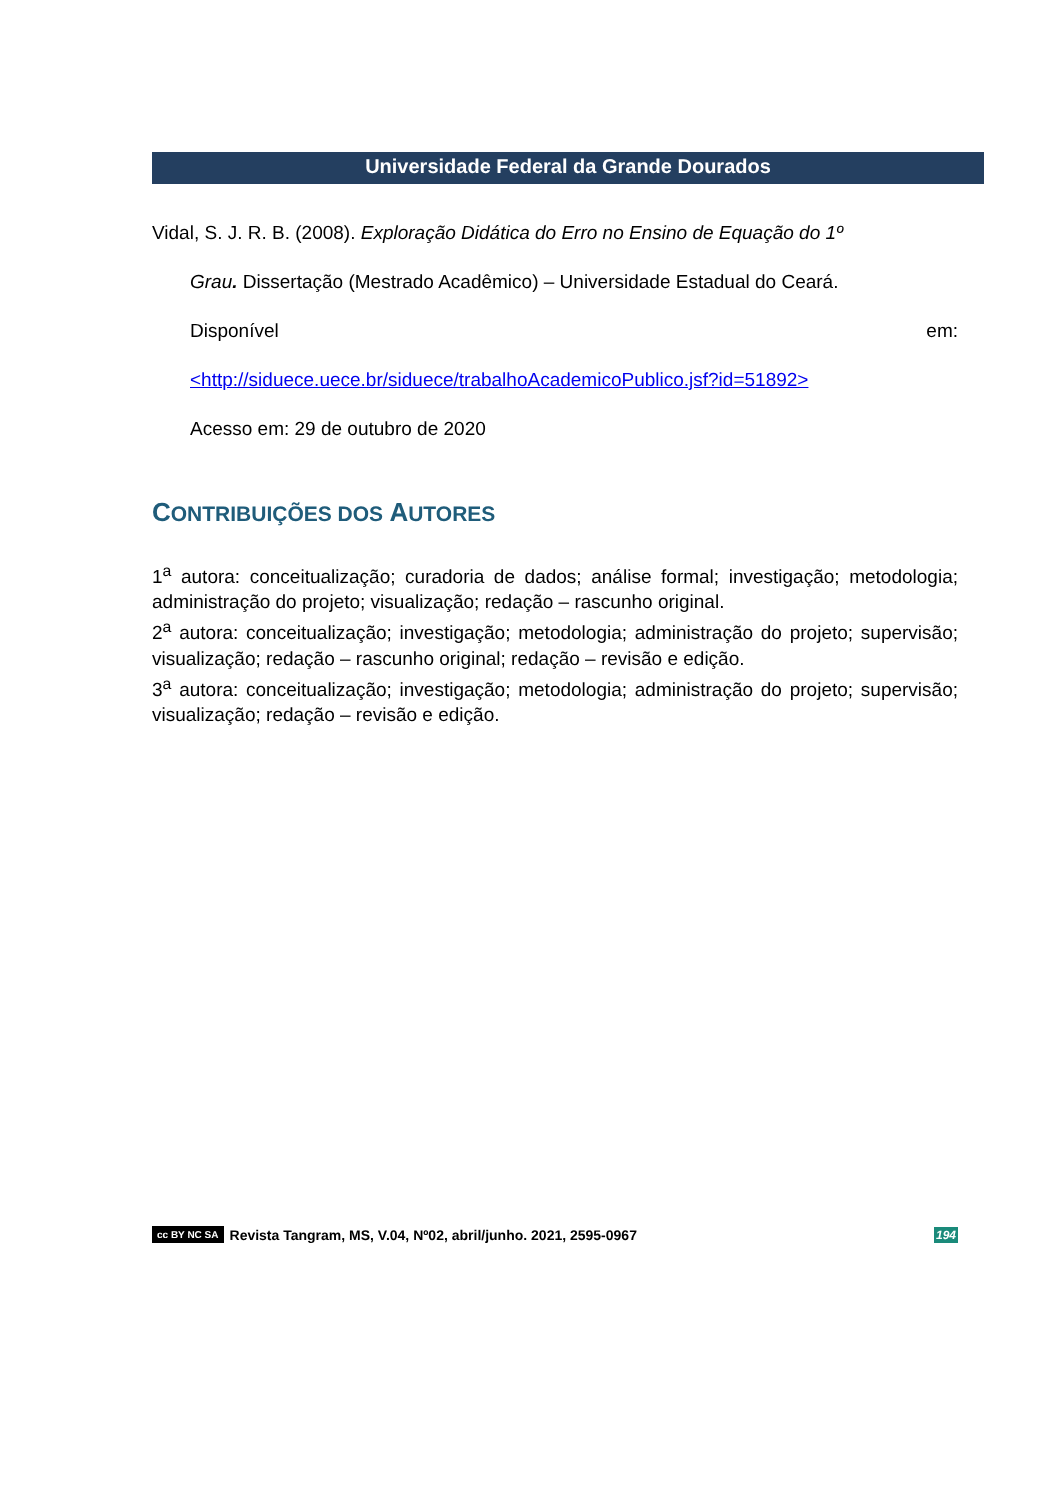Universidade Federal da Grande Dourados
Vidal, S. J. R. B. (2008). Exploração Didática do Erro no Ensino de Equação do 1º
Grau. Dissertação (Mestrado Acadêmico) – Universidade Estadual do Ceará.
Disponível em:
<http://siduece.uece.br/siduece/trabalhoAcademicoPublico.jsf?id=51892>
Acesso em: 29 de outubro de 2020
CONTRIBUIÇÕES DOS AUTORES
1<sup>a</sup> autora: conceitualização; curadoria de dados; análise formal; investigação; metodologia; administração do projeto; visualização; redação – rascunho original.
2<sup>a</sup> autora: conceitualização; investigação; metodologia; administração do projeto; supervisão; visualização; redação – rascunho original; redação – revisão e edição.
3<sup>a</sup> autora: conceitualização; investigação; metodologia; administração do projeto; supervisão; visualização; redação – revisão e edição.
cc BY NC SA Revista Tangram, MS, V.04, Nº02, abril/junho. 2021, 2595-0967 194